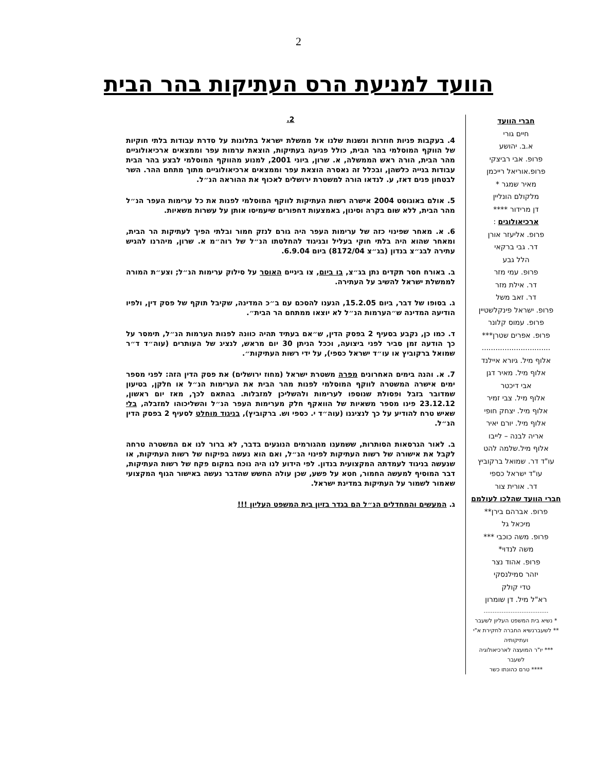2
הוועד למניעת הרס העתיקות בהר הבית
חברי הוועד
חיים גורי
א.ב. יהושע
פרופ. אבי רביצקי
פרופ.אוריאל רייכמן
מאיר שמגר *
מלקולם הונליין
דן מרידור ****
ארכיאולוגים :
פרופ. אליעזר אורן
דר. גבי ברקאי
הלל גבע
פרופ. עמי מזר
דר. אילת מזר
דר. זאב משל
פרופ. ישראל פינקלשטיין
פרופ. עמוס קלונר
פרופ. אפרים שטרן***
..............................
אלוף מיל. גיורא איילנד
אלוף מיל. מאיר דגן
אבי דיכטר
אלוף מיל. צבי זמיר
אלוף מיל. יצחק חופי
אלוף מיל. יורם יאיר
אריה לבנה – לייבו
אלוף מיל.שלמה להט
עו"ד דר. שמואל ברקוביץ
עו"ד ישראל כספי
דר. אורית צור
חברי הוועד שהלכו לעולמם
פרופ. אברהם בירן**
מיכאל גל
פרופ. משה כוכבי ***
משה לנדוי*
פרופ. אהוד נצר
יזהר סמילנסקי
טדי קולק
רא"ל מיל. דן שומרון
....................................
* נשיא בית המשפט העליון לשעבר
** לשעברנשיא החברה לחקירת א"י ועתיקותיה
*** יו"ר המועצה לארכיאולוגיה לשעבר
**** טרם כהונתו כשר
2.
4. בעקבות פניות חוזרות ונשנות שלנו אל ממשלת ישראל בתלונות על סדרת עבודות בלתי חוקיות של הווקף המוסלמי בהר הבית, כולל פגיעה בעתיקות, הוצאת ערמות עפר וממצאים ארכיאולוגיים מהר הבית, הורה ראש הממשלה, א. שרון, ביוני 2001, למנוע מהווקף המוסלמי לבצע בהר הבית עבודות בנייה כלשהן, ובכלל זה נאסרה הוצאת עפר וממצאים ארכיאולוגיים מתוך מתחם ההר. השר לבטחון פנים דאז, ע. לנדאו הורה למשטרת ירושלים לאכוף את ההוראה הנ״ל.
5. אולם באוגוסט 2004 אישרה רשות העתיקות לווקף המוסלמי לפנות את כל ערימות העפר הנ״ל מהר הבית, ללא שום בקרה וסינון, באמצעות דחפורים שיעמיסו אותן על עשרות משאיות.
6. א. מאחר שפינוי כזה של ערימות העפר היה גורם לנזק חמור ובלתי הפיך לעתיקות הר הבית, ומאחר שהוא היה בלתי חוקי בעליל ובניגוד להחלטתו הנ״ל של רוה״מ א. שרון, מיהרנו להגיש עתירה לבג״צ בנדון (בג״צ 8172/04) ביום 6.9.04.
ב. באורח חסר תקדים נתן בג״צ, בו ביום, צו ביניים האוסר על סילוק ערימות הנ״ל; וצע״ת המורה לממשלת ישראל להשיב על העתירה.
ג. בסופו של דבר, ביום 15.2.05, הגענו להסכם עם ב״כ המדינה, שקיבל תוקף של פסק דין, ולפיו הודיעה המדינה ש״הערמות הנ״ל לא יוצאו ממתחם הר הבית״.
ד. כמו כן, נקבע בסעיף 2 בפסק הדין, ש״אם בעתיד תהיה כוונה לפנות הערמות הנ״ל, תימסר על כך הודעה זמן סביר לפני ביצועה, וככל הניתן 30 יום מראש, לנציג של העותרים (עוה״ד ד״ר שמואל ברקוביץ או עו״ד ישראל כספי), על ידי רשות העתיקות״.
7. א. והנה בימים האחרונים מפרה משטרת ישראל (מחוז ירושלים) את פסק הדין הזה: לפני מספר ימים אישרה המשטרה לווקף המוסלמי לפנות מהר הבית את הערימות הנ״ל או חלקן, בטיעון שמדובר בזבל ופסולת שנוספו לערימות ולהשליכן למזבלות. בהתאם לכך, מאז יום ראשון, 23.12.12 פינו מספר משאיות של הוואקף חלק מערימות העפר הנ״ל והשליכוהו למזבלה, בלי שאיש טרח להודיע על כך לנציגנו (עוה״ד י. כספי וש. ברקוביץ), בניגוד מוחלט לסעיף 2 בפסק הדין הנ״ל.
ב. לאור הגרסאות הסותרות, ששמענו מהגורמים הנוגעים בדבר, לא ברור לנו אם המשטרה טרחה לקבל את אישורה של רשות העתיקות לפינוי הנ״ל, ואם הוא נעשה בפיקוח של רשות העתיקות, או שנעשה בניגוד לעמדתה המקצועית בנדון. לפי הידוע לנו היה נוכח במקום פקח של רשות העתיקות, דבר המוסיף למעשה החמור, חטא על פשע, שכן עולה החשש שהדבר נעשה באישור הגוף המקצועי שאמור לשמור על העתיקות במדינת ישראל.
ג. המעשים והמחדלים הנ״ל הם בגדר בזיון בית המשפט העליון !!!